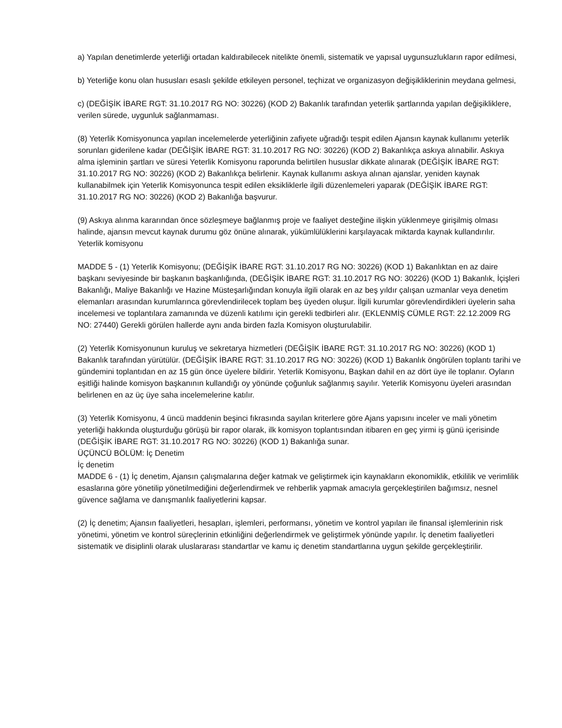a) Yapılan denetimlerde yeterliği ortadan kaldırabilecek nitelikte önemli, sistematik ve yapısal uygunsuzlukların rapor edilmesi,
b) Yeterliğe konu olan hususları esaslı şekilde etkileyen personel, teçhizat ve organizasyon değişikliklerinin meydana gelmesi,
c) (DEĞİŞİK İBARE RGT: 31.10.2017 RG NO: 30226) (KOD 2) Bakanlık tarafından yeterlik şartlarında yapılan değişikliklere, verilen sürede, uygunluk sağlanmaması.
(8) Yeterlik Komisyonunca yapılan incelemelerde yeterliğinin zafiyete uğradığı tespit edilen Ajansın kaynak kullanımı yeterlik sorunları giderilene kadar (DEĞİŞİK İBARE RGT: 31.10.2017 RG NO: 30226) (KOD 2) Bakanlıkça askıya alınabilir. Askıya alma işleminin şartları ve süresi Yeterlik Komisyonu raporunda belirtilen hususlar dikkate alınarak (DEĞİŞİK İBARE RGT: 31.10.2017 RG NO: 30226) (KOD 2) Bakanlıkça belirlenir. Kaynak kullanımı askıya alınan ajanslar, yeniden kaynak kullanabilmek için Yeterlik Komisyonunca tespit edilen eksikliklerle ilgili düzenlemeleri yaparak (DEĞİŞİK İBARE RGT: 31.10.2017 RG NO: 30226) (KOD 2) Bakanlığa başvurur.
(9) Askıya alınma kararından önce sözleşmeye bağlanmış proje ve faaliyet desteğine ilişkin yüklenmeye girişilmiş olması halinde, ajansın mevcut kaynak durumu göz önüne alınarak, yükümlülüklerini karşılayacak miktarda kaynak kullandırılır.
Yeterlik komisyonu
MADDE 5 - (1) Yeterlik Komisyonu; (DEĞİŞİK İBARE RGT: 31.10.2017 RG NO: 30226) (KOD 1) Bakanlıktan en az daire başkanı seviyesinde bir başkanın başkanlığında, (DEĞİŞİK İBARE RGT: 31.10.2017 RG NO: 30226) (KOD 1) Bakanlık, İçişleri Bakanlığı, Maliye Bakanlığı ve Hazine Müsteşarlığından konuyla ilgili olarak en az beş yıldır çalışan uzmanlar veya denetim elemanları arasından kurumlarınca görevlendirilecek toplam beş üyeden oluşur. İlgili kurumlar görevlendirdikleri üyelerin saha incelemesi ve toplantılara zamanında ve düzenli katılımı için gerekli tedbirleri alır. (EKLENMİŞ CÜMLE RGT: 22.12.2009 RG NO: 27440) Gerekli görülen hallerde aynı anda birden fazla Komisyon oluşturulabilir.
(2) Yeterlik Komisyonunun kuruluş ve sekretarya hizmetleri (DEĞİŞİK İBARE RGT: 31.10.2017 RG NO: 30226) (KOD 1) Bakanlık tarafından yürütülür. (DEĞİŞİK İBARE RGT: 31.10.2017 RG NO: 30226) (KOD 1) Bakanlık öngörülen toplantı tarihi ve gündemini toplantıdan en az 15 gün önce üyelere bildirir. Yeterlik Komisyonu, Başkan dahil en az dört üye ile toplanır. Oyların eşitliği halinde komisyon başkanının kullandığı oy yönünde çoğunluk sağlanmış sayılır. Yeterlik Komisyonu üyeleri arasından belirlenen en az üç üye saha incelemelerine katılır.
(3) Yeterlik Komisyonu, 4 üncü maddenin beşinci fıkrasında sayılan kriterlere göre Ajans yapısını inceler ve mali yönetim yeterliği hakkında oluşturduğu görüşü bir rapor olarak, ilk komisyon toplantısından itibaren en geç yirmi iş günü içerisinde (DEĞİŞİK İBARE RGT: 31.10.2017 RG NO: 30226) (KOD 1) Bakanlığa sunar.
ÜÇÜNCÜ BÖLÜM: İç Denetim
İç denetim
MADDE 6 - (1) İç denetim, Ajansın çalışmalarına değer katmak ve geliştirmek için kaynakların ekonomiklik, etkililik ve verimlilik esaslarına göre yönetilip yönetilmediğini değerlendirmek ve rehberlik yapmak amacıyla gerçekleştirilen bağımsız, nesnel güvence sağlama ve danışmanlık faaliyetlerini kapsar.
(2) İç denetim; Ajansın faaliyetleri, hesapları, işlemleri, performansı, yönetim ve kontrol yapıları ile finansal işlemlerinin risk yönetimi, yönetim ve kontrol süreçlerinin etkinliğini değerlendirmek ve geliştirmek yönünde yapılır. İç denetim faaliyetleri sistematik ve disiplinli olarak uluslararası standartlar ve kamu iç denetim standartlarına uygun şekilde gerçekleştirilir.